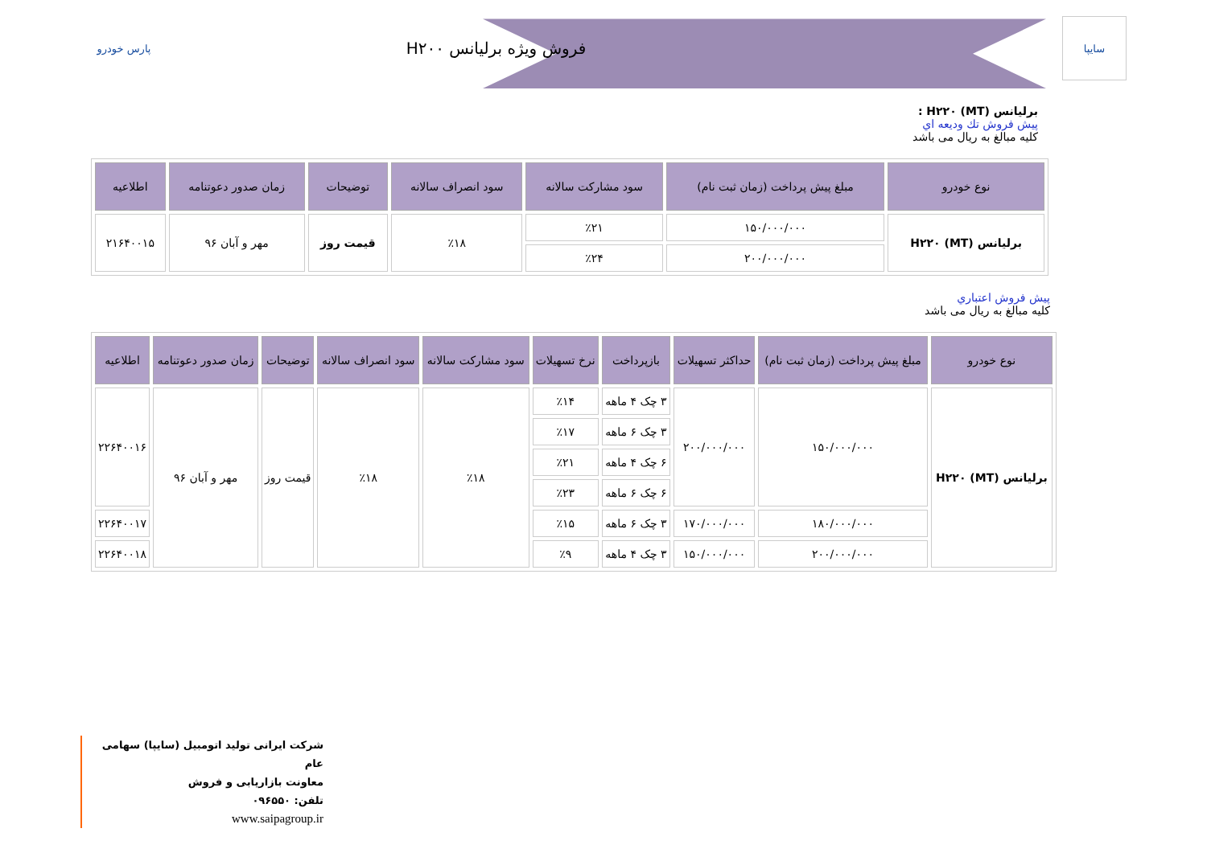پارس خودرو
فروش ویژه برلیانس H۲۰۰
سایپا
برلیانس H۲۲۰ (MT) :
پیش فروش تك ودیعه اي
کلیه مبالغ به ریال می باشد
| نوع خودرو | مبلغ پیش پرداخت (زمان ثبت نام) | سود مشارکت سالانه | سود انصراف سالانه | توضیحات | زمان صدور دعوتنامه | اطلاعیه |
| --- | --- | --- | --- | --- | --- | --- |
| برلیانس H۲۲۰ (MT) | ۱۵۰/۰۰۰/۰۰۰ | ٪۲۱ | ٪۱۸ | قیمت روز | مهر و آبان ۹۶ | ۲۱۶۴۰۰۱۵ |
| | ۲۰۰/۰۰۰/۰۰۰ | ٪۲۴ | | | | |
پیش فروش اعتباري
کلیه مبالغ به ریال می باشد
| نوع خودرو | مبلغ پیش پرداخت (زمان ثبت نام) | حداکثر تسهیلات | بازپرداخت | نرخ تسهیلات | سود مشارکت سالانه | سود انصراف سالانه | توضیحات | زمان صدور دعوتنامه | اطلاعیه |
| --- | --- | --- | --- | --- | --- | --- | --- | --- | --- |
| برلیانس H۲۲۰ (MT) | ۱۵۰/۰۰۰/۰۰۰ | ۲۰۰/۰۰۰/۰۰۰ | ۳ چک ۴ ماهه | ٪۱۴ | ٪۱۸ | ٪۱۸ | قیمت روز | مهر و آبان ۹۶ | ۲۲۶۴۰۰۱۶ |
| | | | ۳ چک ۶ ماهه | ٪۱۷ | | | | | |
| | | | ۶ چک ۴ ماهه | ٪۲۱ | | | | | |
| | | | ۶ چک ۶ ماهه | ٪۲۳ | | | | | |
| | ۱۸۰/۰۰۰/۰۰۰ | ۱۷۰/۰۰۰/۰۰۰ | ۳ چک ۶ ماهه | ٪۱۵ | | | | | ۲۲۶۴۰۰۱۷ |
| | ۲۰۰/۰۰۰/۰۰۰ | ۱۵۰/۰۰۰/۰۰۰ | ۳ چک ۴ ماهه | ٪۹ | | | | | ۲۲۶۴۰۰۱۸ |
شرکت ایرانی تولید اتومبیل (سایپا) سهامی عام
معاونت بازاریابی و فروش
تلفن: ۰۹۶۵۵۰
www.saipagroup.ir